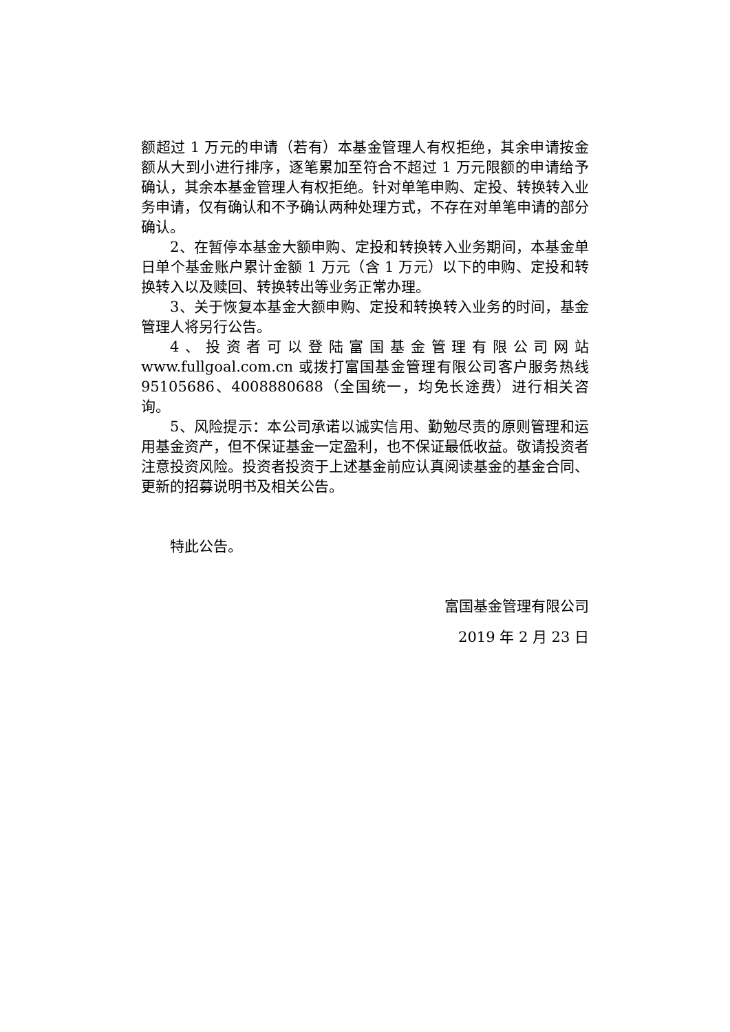额超过 1 万元的申请（若有）本基金管理人有权拒绝，其余申请按金额从大到小进行排序，逐笔累加至符合不超过 1 万元限额的申请给予确认，其余本基金管理人有权拒绝。针对单笔申购、定投、转换转入业务申请，仅有确认和不予确认两种处理方式，不存在对单笔申请的部分确认。
2、在暂停本基金大额申购、定投和转换转入业务期间，本基金单日单个基金账户累计金额 1 万元（含 1 万元）以下的申购、定投和转换转入以及赎回、转换转出等业务正常办理。
3、关于恢复本基金大额申购、定投和转换转入业务的时间，基金管理人将另行公告。
4、投资者可以登陆富国基金管理有限公司网站 www.fullgoal.com.cn 或拨打富国基金管理有限公司客户服务热线 95105686、4008880688（全国统一，均免长途费）进行相关咨询。
5、风险提示：本公司承诺以诚实信用、勤勉尽责的原则管理和运用基金资产，但不保证基金一定盈利，也不保证最低收益。敬请投资者注意投资风险。投资者投资于上述基金前应认真阅读基金的基金合同、更新的招募说明书及相关公告。
特此公告。
富国基金管理有限公司
2019 年 2 月 23 日